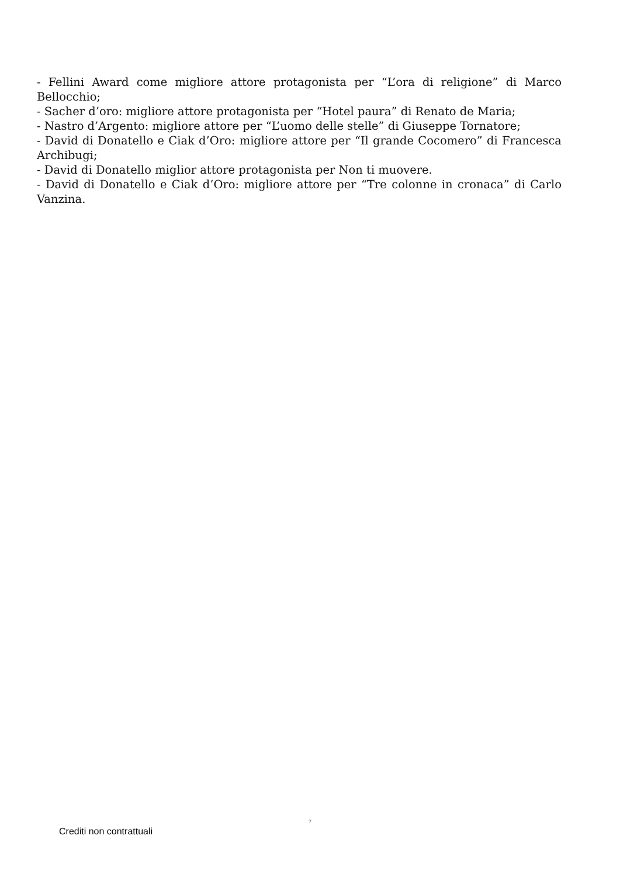- Fellini Award come migliore attore protagonista per “L’ora di religione” di Marco Bellocchio;
- Sacher d’oro: migliore attore protagonista per “Hotel paura” di Renato de Maria;
- Nastro d’Argento: migliore attore per “L’uomo delle stelle” di Giuseppe Tornatore;
- David di Donatello e Ciak d’Oro: migliore attore per “Il grande Cocomero” di Francesca Archibugi;
- David di Donatello miglior attore protagonista per Non ti muovere.
- David di Donatello e Ciak d’Oro: migliore attore per “Tre colonne in cronaca” di Carlo Vanzina.
7
Crediti non contrattuali